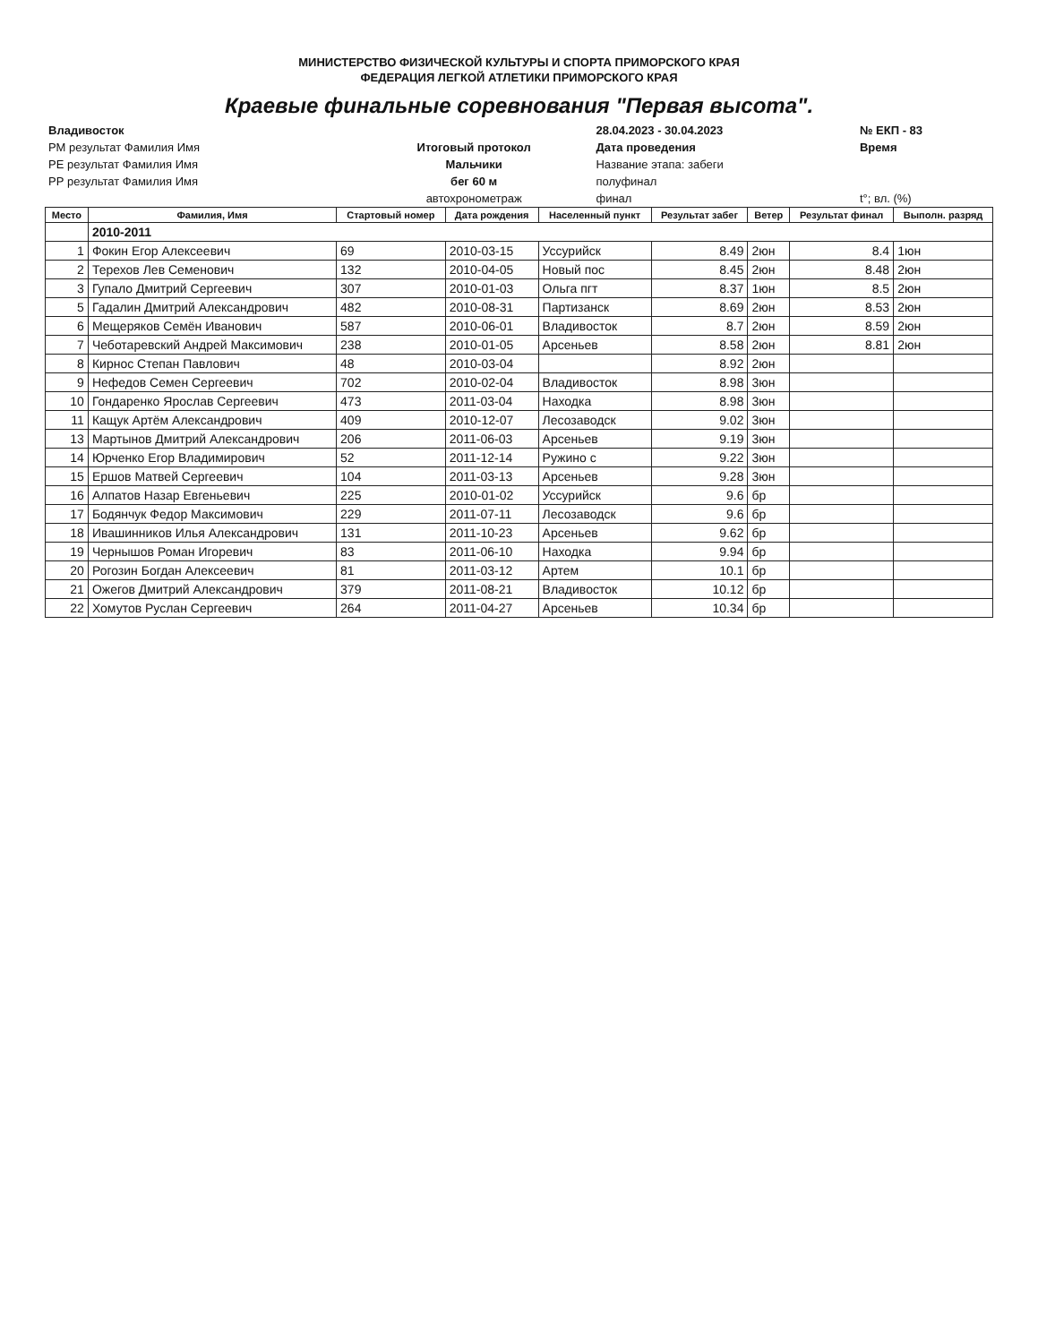МИНИСТЕРСТВО ФИЗИЧЕСКОЙ КУЛЬТУРЫ И СПОРТА ПРИМОРСКОГО КРАЯ
ФЕДЕРАЦИЯ ЛЕГКОЙ АТЛЕТИКИ ПРИМОРСКОГО КРАЯ
Краевые финальные соревнования "Первая высота".
| Владивосток | | 28.04.2023 - 30.04.2023 | № ЕКП - 83 |
| РМ результат Фамилия Имя | Итоговый протокол | Дата проведения | Время |
| РЕ результат Фамилия Имя | Мальчики | Название этапа: забеги | |
| РР результат Фамилия Имя | бег 60 м | полуфинал | |
| | автохронометраж | финал | t°; вл. (%) |
| Место | Фамилия, Имя | Стартовый номер | Дата рождения | Населенный пункт | Результат забег | Ветер | Результат финал | Выполн. разряд |
| --- | --- | --- | --- | --- | --- | --- | --- | --- |
| | 2010-2011 | | | | | | | |
| 1 | Фокин Егор Алексеевич | 69 | 2010-03-15 | Уссурийск | 8.49 | 2юн | 8.4 | 1юн |
| 2 | Терехов Лев Семенович | 132 | 2010-04-05 | Новый пос | 8.45 | 2юн | 8.48 | 2юн |
| 3 | Гупало Дмитрий Сергеевич | 307 | 2010-01-03 | Ольга пгт | 8.37 | 1юн | 8.5 | 2юн |
| 5 | Гадалин Дмитрий Александрович | 482 | 2010-08-31 | Партизанск | 8.69 | 2юн | 8.53 | 2юн |
| 6 | Мещеряков Семён Иванович | 587 | 2010-06-01 | Владивосток | 8.7 | 2юн | 8.59 | 2юн |
| 7 | Чеботаревский Андрей Максимович | 238 | 2010-01-05 | Арсеньев | 8.58 | 2юн | 8.81 | 2юн |
| 8 | Кирнос Степан Павлович | 48 | 2010-03-04 | | 8.92 | 2юн | | |
| 9 | Нефедов Семен Сергеевич | 702 | 2010-02-04 | Владивосток | 8.98 | 3юн | | |
| 10 | Гондаренко Ярослав Сергеевич | 473 | 2011-03-04 | Находка | 8.98 | 3юн | | |
| 11 | Кащук Артём Александрович | 409 | 2010-12-07 | Лесозаводск | 9.02 | 3юн | | |
| 13 | Мартынов Дмитрий Александрович | 206 | 2011-06-03 | Арсеньев | 9.19 | 3юн | | |
| 14 | Юрченко Егор Владимирович | 52 | 2011-12-14 | Ружино с | 9.22 | 3юн | | |
| 15 | Ершов Матвей Сергеевич | 104 | 2011-03-13 | Арсеньев | 9.28 | 3юн | | |
| 16 | Алпатов Назар Евгеньевич | 225 | 2010-01-02 | Уссурийск | 9.6 | бр | | |
| 17 | Бодянчук Федор Максимович | 229 | 2011-07-11 | Лесозаводск | 9.6 | бр | | |
| 18 | Ивашинников Илья Александрович | 131 | 2011-10-23 | Арсеньев | 9.62 | бр | | |
| 19 | Чернышов Роман Игоревич | 83 | 2011-06-10 | Находка | 9.94 | бр | | |
| 20 | Рогозин Богдан Алексеевич | 81 | 2011-03-12 | Артем | 10.1 | бр | | |
| 21 | Ожегов Дмитрий Александрович | 379 | 2011-08-21 | Владивосток | 10.12 | бр | | |
| 22 | Хомутов Руслан Сергеевич | 264 | 2011-04-27 | Арсеньев | 10.34 | бр | | |